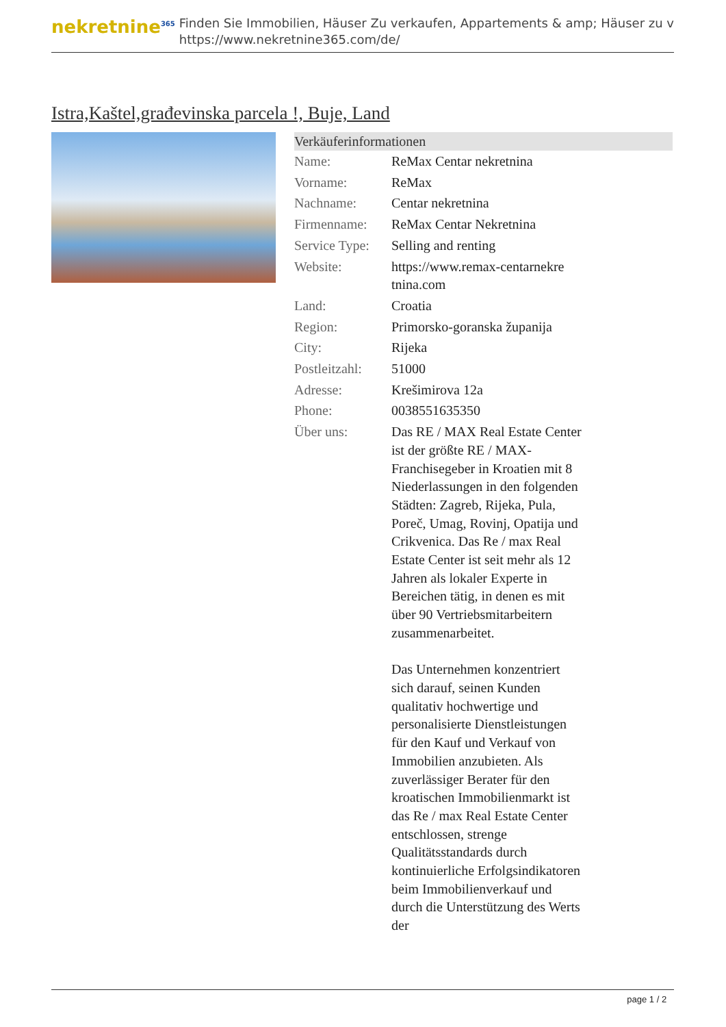nekretnine<sup>365</sup>
Finden Sie Immobilien, Häuser Zu verkaufen, Appartements & amp; Häuser zu v
https://www.nekretnine365.com/de/
Istra,Kaštel,građevinska parcela !, Buje, Land
| Verkäuferinformationen | | |
| --- | --- | --- |
| Name: | ReMax Centar nekretnina | |
| Vorname: | ReMax | |
| Nachname: | Centar nekretnina | |
| Firmenname: | ReMax Centar Nekretnina | |
| Service Type: | Selling and renting | |
| Website: | https://www.remax-centarnekre tnina.com | |
| Land: | Croatia | |
| Region: | Primorsko-goranska županija | |
| City: | Rijeka | |
| Postleitzahl: | 51000 | |
| Adresse: | Krešimirova 12a | |
| Phone: | 0038551635350 | |
| Über uns: | Das RE / MAX Real Estate Center ist der größte RE / MAX-Franchisegeber in Kroatien mit 8 Niederlassungen in den folgenden Städten: Zagreb, Rijeka, Pula, Poreč, Umag, Rovinj, Opatija und Crikvenica. Das Re / max Real Estate Center ist seit mehr als 12 Jahren als lokaler Experte in Bereichen tätig, in denen es mit über 90 Vertriebsmitarbeitern zusammenarbeitet. Das Unternehmen konzentriert sich darauf, seinen Kunden qualitativ hochwertige und personalisierte Dienstleistungen für den Kauf und Verkauf von Immobilien anzubieten. Als zuverlässiger Berater für den kroatischen Immobilienmarkt ist das Re / max Real Estate Center entschlossen, strenge Qualitätsstandards durch kontinuierliche Erfolgsindikatoren beim Immobilienverkauf und durch die Unterstützung des Werts der | |
page 1 / 2